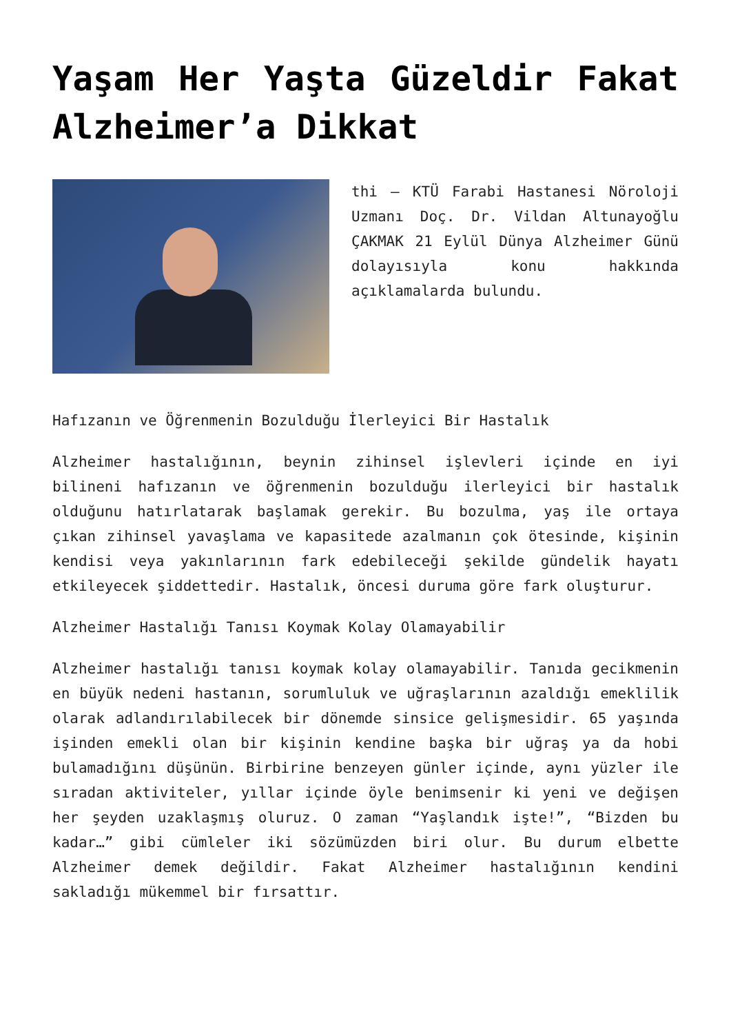Yaşam Her Yaşta Güzeldir Fakat Alzheimer’a Dikkat
thi – KTÜ Farabi Hastanesi Nöroloji Uzmanı Doç. Dr. Vildan Altunayoğlu ÇAKMAK 21 Eylül Dünya Alzheimer Günü dolayısıyla konu hakkında açıklamalarda bulundu.
Hafızanın ve Öğrenmenin Bozulduğu İlerleyici Bir Hastalık
Alzheimer hastalığının, beynin zihinsel işlevleri içinde en iyi bilineni hafızanın ve öğrenmenin bozulduğu ilerleyici bir hastalık olduğunu hatırlatarak başlamak gerekir. Bu bozulma, yaş ile ortaya çıkan zihinsel yavaşlama ve kapasitede azalmanın çok ötesinde, kişinin kendisi veya yakınlarının fark edebileceği şekilde gündelik hayatı etkileyecek şiddettedir. Hastalık, öncesi duruma göre fark oluşturur.
Alzheimer Hastalığı Tanısı Koymak Kolay Olamayabilir
Alzheimer hastalığı tanısı koymak kolay olamayabilir. Tanıda gecikmenin en büyük nedeni hastanın, sorumluluk ve uğraşlarının azaldığı emeklilik olarak adlandırılabilecek bir dönemde sinsice gelişmesidir. 65 yaşında işinden emekli olan bir kişinin kendine başka bir uğraş ya da hobi bulamadığını düşünün. Birbirine benzeyen günler içinde, aynı yüzler ile sıradan aktiviteler, yıllar içinde öyle benimsenir ki yeni ve değişen her şeyden uzaklaşmış oluruz. O zaman “Yaşlandık işte!”, “Bizden bu kadar…” gibi cümleler iki sözümüzden biri olur. Bu durum elbette Alzheimer demek değildir. Fakat Alzheimer hastalığının kendini sakladığı mükemmel bir fırsattır.